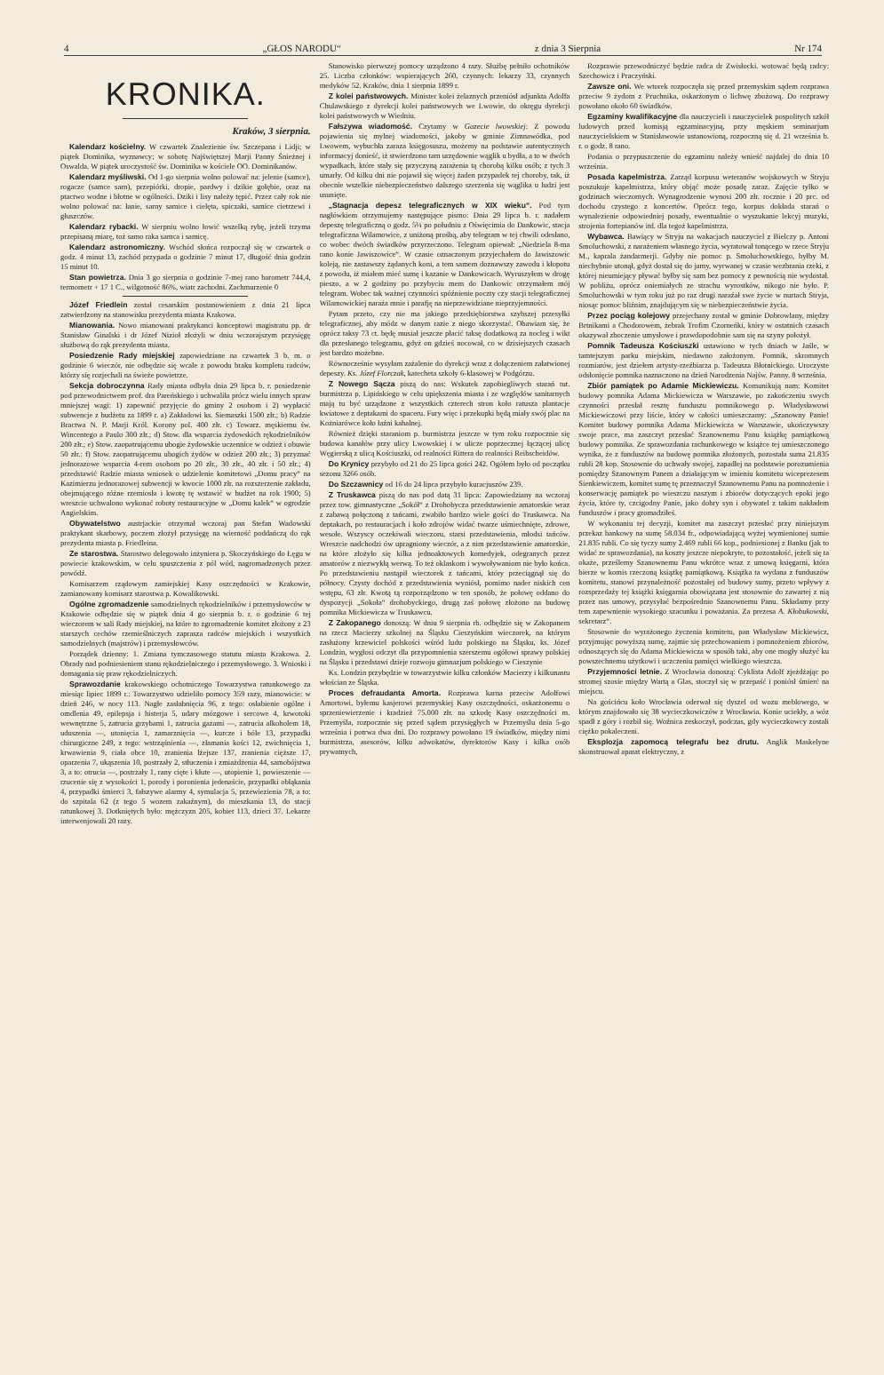4 „GŁOS NARODU“z dnia 3 Sierpnia Nr 174
KRONIKA.
Kraków, 3 sierpnia.
Kalendarz kościelny. W czwartek Znalezienie św. Szczepana i Lidji; w piątek Dominika, wyznawcy; w sobotę Najświętszej Marji Panny Śnieżnej i Oswalda. W piątek uroczystość św. Dominika w kościele OO. Dominikanów.
Kalendarz myśliwski. Od 1-go sierpnia wolno polować na: jelenie (samce), rogacze (samce sarn), przepiórki, dropie, pardwy i dzikie gołębie, oraz na ptactwo wodne i błotne w ogólności. Dziki i lisy należy tępić. Przez cały rok nie wolno polować na: łanie, sarny samice i cielęta, spiczaki, samice cietrzewi i głuszczów.
Kalendarz rybacki. W sierpniu wolno łowić wszelką rybę, jeżeli trzyma przepisaną miarę, toż samo raka samca i samicę.
Kalendarz astronomiczny. Wschód słońca rozpoczął się w czwartek o godz. 4 minut 13, zachód przypada o godzinie 7 minut 17, długość dnia godzin 15 minut 10.
Stan powietrza. Dnia 3 go sierpnia o godzinie 7-mej rano barometr 744,4, termometr + 17 1 C., wilgotność 86%, wiatr zachodni. Zachmurzenie 0
Józef Friedlein został cesarskim postanowieniem z dnia 21 lipca zatwierdzony na stanowisku prezydenta miasta Krakowa.
Mianowania. Nowo mianowani praktykanci konceptowi magistratu pp. dr Stanisław Ginalski i dr Józef Nizioł złożyli w dniu wczorajszym przysięgę służbową do rąk prezydenta miasta.
Posiedzenie Rady miejskiej zapowiedziane na czwartek 3 b. m. o godzinie 6 wieczór, nie odbędzie się wcale z powodu braku kompletu radców, którzy się rozjechali na świeże powietrze.
Sekcja dobroczynna Rady miasta odbyła dnia 29 lipca b. r. posiedzenie pod przewodnictwem prof. dra Pareńskiego i uchwaliła prócz wielu innych spraw mniejszej wagi: 1) zapewnić przyjęcie do gminy 2 osobom i 2) wypłacić subwencje z budżetu za 1899 r. a) Zakładowi ks. Siemaszki 1500 złr.; b) Radzie Bractwa N. P. Marji Król. Korony pol. 400 złr. c) Towarz. męskiemu św. Wincentego a Paulo 300 złr.; d) Stow. dla wsparcia żydowskich rękodzielników 200 złr.; e) Stow. zaopatrującemu ubogie żydowskie uczennice w odzież i obuwie 50 złr.: f) Stow. zaopatrującemu ubogich żydów w odzież 200 złr.; 3) przyznać jednorazowe wsparcia 4-rem osobom po 20 złr., 30 złr., 40 złr. i 50 złr.; 4) przedstawić Radzie miasta wniosek o udzielenie komitetowi „Domu pracy“ na Kazimierzu jednorazowej subwencji w kwocie 1000 złr. na rozszerzenie zakładu, obejmującego różne rzemiosła i kwotę tę wstawić w budżet na rok 1900; 5) wreszcie uchwalono wykonać roboty restauracyjne w „Domu kalek“ w ogrodzie Angielskim.
Obywatelstwo austrjackie otrzymał wczoraj pan Stefan Wadowski praktykant skarbowy, poczem złożył przysięgę na wierność poddańczą do rąk prezydenta miasta p. Friedleina.
Ze starostwa. Starostwo delegowało inżyniera p. Skoczyńskiego do Łęgu w powiecie krakowskim, w celu spuszczenia z pól wód, nagromadzonych przez powódź.
Komisarzem rządowym zamiejskiej Kasy oszczędności w Krakowie, zamianowany komisarz starostwa p. Kowalikowski.
Ogólne zgromadzenie samodzielnych rękodzielników i przemysłowców w Krakowie odbędzie się w piątek dnia 4 go sierpnia b. r. o godzinie 6 tej wieczorem w sali Rady miejskiej, na które to zgromadzenie komitet złożony z 23 starszych cechów rzemieślniczych zaprasza radców miejskich i wszystkich samodzielnych (majstrów) i przemysłowców.
Porządek dzienny: 1. Zmiana tymczasowego statutu miasta Krakowa. 2. Obrady nad podniesieniem stanu rękodzielniczego i przemysłowego. 3. Wnioski i domagania się praw rękodzielniczych.
Sprawozdanie krakowskiego ochotniczego Towarzystwa ratunkowego za miesiąc lipiec 1899 r.: Towarzystwo udzieliło pomocy 359 razy, mianowicie: w dzień 246, w nocy 113. Nagłe zasłabnięcia 96, z tego: osłabienie ogólne i omdlenia 49, epilepsja i histerja 5, udary mózgowe i sercowe 4, krwotoki wewnętrzne 5, zatrucia grzybami 1, zatrucia gazami —, zatrucia alkoholem 18, uduszenia —, utonięcia 1, zamarznięcia —, kurcze i bóle 13, przypadki chirurgiczne 249, z tego: wstrząśnienia —, złamania kości 12, zwichnięcia 1, krwawienia 9, ciała obce 10, zranienia lżejsze 137, zranienia cięższe 17, oparzenia 7, ukąszenia 10, postrzały 2, stłuczenia i zmiażdżenia 44, samobójstwa 3, a to: otrucia —, postrzały 1, rany cięte i kłute —, utopienie 1, powieszenie — rzucenie się z wysokości 1, porody i poronienia jedenaście, przypadki obłąkania 4, przypadki śmierci 3, fałszywe alarmy 4, symulacja 5, przewiezienia 78, a to: do szpitala 62 (z tego 5 wozem zakaźnym), do mieszkania 13, do stacji ratunkowej 3. Dotkniętych było: mężczyzn 205, kobiet 113, dzieci 37. Lekarze interwenjowali 20 razy.
Stanowisko pierwszej pomocy urządzono 4 razy. Służbę pełniło ochotników 25. Liczba członków: wspierających 260, czynnych: lekarzy 33, czynnych medyków 52. Kraków, dnia 1 sierpnia 1899 r.
Z kolei państwowych. Minister kolei żelaznych przeniósł adjunkta Adolfa Chulawskiego z dyrekcji kolei państwowych we Lwowie, do okręgu dyrekcji kolei państwowych w Wiedniu.
Fałszywa wiadomość. Czytamy w Gazecie lwowskiej: Z powodu pojawienia się mylnej wiadomości, jakoby w gminie Zimnawódka, pod Lwowem, wybuchła zaraza księgosuszu, możemy na podstawie autentycznych informacyj donieść, iż stwierdzono tam urzędownie wąglik u bydła, a to w dwóch wypadkach, które stały się przyczyną zarażenia tą chorobą kilku osób; z tych 3 umarły. Od kilku dni nie pojawił się więcej żaden przypadek tej choroby, tak, iż obecnie wszelkie niebezpieczeństwo dalszego szerzenia się wąglika u ludzi jest usunięte.
„Stagnacja depesz telegraficznych w XIX wieku“. Pod tym nagłówkiem otrzymujemy następujące pismo: Dnia 29 lipca b. r. nadałem depeszę telegraficzną o godz. 5¼ po południu z Oświęcimia do Dankowic, stacja telegraficzna Wilamowice, z uniżoną prośbą, aby telegram w tej chwili odesłano, co wobec dwóch świadków przyrzeczono. Telegram opiewał: „Niedziela 8-ma rano konie Jawiszowice“. W czasie oznaczonym przyjechałem do Jawiszowic koleją, nie zastawszy żądanych koni, a tem samem doznawszy zawodu i kłopotu z powodu, iż miałem mieć sumę i kazanie w Dankowicach. Wyruszyłem w drogę pieszo, a w 2 godziny po przybyciu mem do Dankowic otrzymałem mój telegram. Wobec tak ważnej czynności spóźnienie poczty czy stacji telegraficznej Wilamowickiej naraża mnie i parafję na nieprzewidziane nieprzyjemności.
Pytam przeto, czy nie ma jakiego przedsiębiorstwa szybszej przesyłki telegraficznej, aby módz w danym razie z niego skorzystać. Obawiam się, że oprócz taksy 73 ct. będę musiał jeszcze płacić taksę dodatkową za nocleg i wikt dla przesłanego telegramu, gdyż on gdzieś nocował, co w dzisiejszych czasach jest bardzo możebne.
Równocześnie wysyłam zażalenie do dyrekcji wraz z dołączeniem załatwionej depeszy. Ks. Józef Florczak, katecheta szkoły 6-klasowej w Podgórzu.
Z Nowego Sącza piszą do nas: Wskutek zapobiegliwych starań tut. burmistrza p. Lipińskiego w celu upiększenia miasta i ze względów sanitarnych mają tu być urządzone z wszystkich czterech stron koło ratusza plantacje kwiatowe z deptakami do spaceru. Fury więc i przekupki będą miały swój plac na Kożniarówce koło łaźni kahalnej.
Również dzięki staraniom p. burmistrza jeszcze w tym roku rozpocznie się budowa kanałów przy ulicy Lwowskiej i w ulicze poprzecznej łączącej ulicę Węgierską z ulicą Kościuszki, od realności Rittera do realności Reibscheidów.
Do Krynicy przybyło od 21 do 25 lipca gości 242. Ogółem było od początku sezonu 3266 osób.
Do Szczawnicy od 16 do 24 lipca przybyło kuracjuszów 239.
Z Truskawca piszą do nas pod datą 31 lipca: Zapowiedziany na wczoraj przez tow. gimnastyczne „Sokół“ z Drohobycza przedstawienie amatorskie wraz z zabawą połączoną z tańcami, zwabiło bardzo wiele gości do Truskawca. Na deptakach, po restauracjach i koło zdrojów widać twarze uśmiechnięte, zdrowe, wesołe. Wszyscy oczekiwali wieczoru, starsi przedstawienia, młodsi tańców. Wreszcie nadchodzi ów upragniony wieczór, a z nim przedstawienie amatorskie, na które złożyło się kilka jednoaktowych komedyjek, odegranych przez amatorów z niezwykłą werwą. To też oklaskom i wywoływaniom nie było końca. Po przedstawieniu nastąpił wieczorek z tańcami, który przeciągnął się do północy. Czysty dochód z przedstawienia wyniósł, pomimo nader niskich cen wstępu, 63 złr. Kwotą tą rozporządzono w ten sposób, że połowę oddano do dyspozycji „Sokoła“ drohobyckiego, drugą zaś połowę złożono na budowę pomnika Mickiewicza w Truskawcu.
Z Zakopanego donoszą: W dniu 9 sierpnia rb. odbędzie się w Zakopanem na rzecz Macierzy szkolnej na Śląsku Cieszyńskim wieczorek, na którym zasłużony krzewiciel polskości wśród ludu polskiego na Śląsku, ks. Józef Londzin, wygłosi odczyt dla przypomnienia szerszemu ogółowi sprawy polskiej na Śląsku i przedstawi dzieje rozwoju gimnazjum polskiego w Cieszynie
Ks. Londzin przybędzie w towarzystwie kilku członków Macierzy i kilkunastu włościan ze Śląska.
Proces defraudanta Amorta. Rozprawa karna przeciw Adolfowi Amortowi, byłemu kasjerowi przemyskiej Kasy oszczędności, oskarżonemu o sprzeniewierzenie i kradzież 75.000 złr. na szkodę Kasy oszczędności m. Przemyśla, rozpocznie się przed sądem przysięgłych w Przemyślu dnia 5-go września i potrwa dwa dni. Do rozprawy powołano 19 świadków, między nimi burmistrza, asesorów, kilku adwokatów, dyrektorów Kasy i kilka osób prywatnych,
Rozprawie przewodniczyć będzie radca dr Zwisłocki. wotować będą radcy: Szechowicz i Praczyński.
Zawsze oni. We wtorek rozpoczęła się przed przemyskim sądem rozprawa przeciw 9 żydom z Pruchnika, oskarżonym o lichwę zbożową. Do rozprawy powołano około 60 świadków.
Egzaminy kwalifikacyjne dla nauczycieli i nauczycielek pospolitych szkół ludowych przed komisją egzaminacyjną, przy męskiem seminarjum nauczycielskiem w Stanisławowie ustanowioną, rozpoczną się d. 21 września b. r. o godz. 8 rano.
Podania o przypuszczenie do egzaminu należy wnieść najdalej do dnia 10 września.
Posada kapelmistrza. Zarząd korpusu weteranów wojskowych w Stryju poszukuje kapelmistrza, który objąć może posadę zaraz. Zajęcie tylko w godzinach wieczornych. Wynagrodzenie wynosi 200 złr. rocznie i 20 prc. od dochodu czystego z koncertów. Oprócz tego, korpus dokłada starań o wynalezienie odpowiedniej posady, ewentualnie o wyszukanie lekcyj muzyki, strojenia fortepianów itd. dla tegoż kapelmistrza.
Wybawca. Bawiący w Stryju na wakacjach nauczyciel z Bielczy p. Antoni Smoluchowski, z narażeniem własnego życia, wyratował tonącego w rzece Stryju M., kaprala żandarmerji. Gdyby nie pomoc p. Smoluchowskiego, byłby M. niechybnie utonął, gdyż dostał się do jamy, wyrwanej w czasie wezbrania rzeki, z której nieumiejący pływać byłby się sam bez pomocy z pewnością nie wydostał. W pobliżu, oprócz oniemiałych ze strachu wyrostków, nikogo nie było. P. Smoluchowski w tym roku już po raz drugi naraźał swe życie w nurtach Stryja, niosąc pomoc bliźnim, znajdującym się w niebezpieczeństwie życia.
Przez pociąg kolejowy przejechany został w gminie Dobrowlany, między Brtnikami a Chodorowem, żebrak Trofim Czorneńki, który w ostatnich czasach okazywał zboczenie umysłowe i prawdopodobnie sam się na szyny położył.
Pomnik Tadeusza Kościuszki ustawiono w tych dniach w Jaśle, w tamtejszym parku miejskim, niedawno założonym. Pomnik, skromnych rozmiarów, jest dziełem artysty-rzeźbiarza p. Tadeusza Błotnickiego. Uroczyste odsłonięcie pomnika naznaczono na dzień Narodzenia Najśw. Panny. 8 września.
Zbiór pamiątek po Adamie Mickiewiczu. Komunikują nam: Komitet budowy pomnika Adama Mickiewicza w Warszawie, po zakończeniu swych czynności przesłał resztę funduszu pomnikowego p. Władysławowi Mickiewiczowi przy liście, który w całości umieszczamy: „Szanowny Panie! Komitet budowy pomnika Adama Mickiewicza w Warszawie, ukończywszy swoje prace, ma zaszczyt przesłać Szanownemu Panu książkę pamiątkową budowy pomnika. Ze sprawozdania rachunkowego w książce tej umieszczonego wynika, że z funduszów na budowę pomnika złożonych, pozostała suma 21.835 rubli 28 kop. Stosownie do uchwały swojej, zapadłej na podstawie porozumienia pomiędzy Szanownym Panem a działającym w imieniu komitetu wiceprezesem Sienkiewiczem, komitet sumę tę przeznaczył Szanownemu Panu na pomnożenie i konserwację pamiątek po wieszczu naszym i zbiorów dotyczących epoki jego życia, które ty, czcigodny Panie, jako dobry syn i obywatel z takim nakładem funduszów i pracy gromadziłeś.
W wykonaniu tej decyzji, komitet ma zaszczyt przesłać przy niniejszym przekaz bankowy na sumę 58.034 fr., odpowiadającą wyżej wymienionej sumie 21.835 rubli. Co się tyczy sumy 2.469 rubli 66 kop., podniesionej z Banku (jak to widać ze sprawozdania), na koszty jeszcze niepokryte, to pozostałość, jeżeli się ta okaże, prześlemy Szanownemu Panu wkrótce wraz z umową księgarni, która bierze w komis rzeczoną książkę pamiątkową. Książka ta wydana z funduszów komitetu, stanowi przynależność pozostałej od budowy sumy, przeto wpływy z rozsprzedaży tej książki księgarnia obowiązana jest stosownie do zawartej z nią przez nas umowy, przysyłać bezpośrednio Szanownemu Panu. Składamy przy tem zapewnienie wysokiego szacunku i poważania. Za prezesa A. Kłobukowski, sekretarz“.
Stosownie do wyrażonego życzenia komitetu, pan Władysław Mickiewicz, przyjmując powyższą sumę, zajmie się przechowaniem i pomnożeniem zbiorów, odnoszących się do Adama Mickiewicza w sposób taki, aby one mogły służyć ku powszechnemu użytkowi i uczczeniu pamięci wielkiego wieszcza.
Przyjemności letnie. Z Wrocławia donoszą: Cyklista Adolf zjeżdżając po stromej szosie między Wartą a Glas, stoczył się w przepaść i poniósł śmierć na miejscu.
Na gościńcu koło Wrocławia oderwał się dyszel od wozu meblowego, w którym znajdowało się 38 wycieczkowiczów z Wrocławia. Konie uciekły, a wóz spadł z góry i rozbił się. Woźnica zeskoczył, podczas, gdy wycieczkowcy zostali ciężko pokaleczeni.
Eksplozja zapomocą telegrafu bez drutu. Anglik Maskelyne skonstruował aparat elektryczny, z